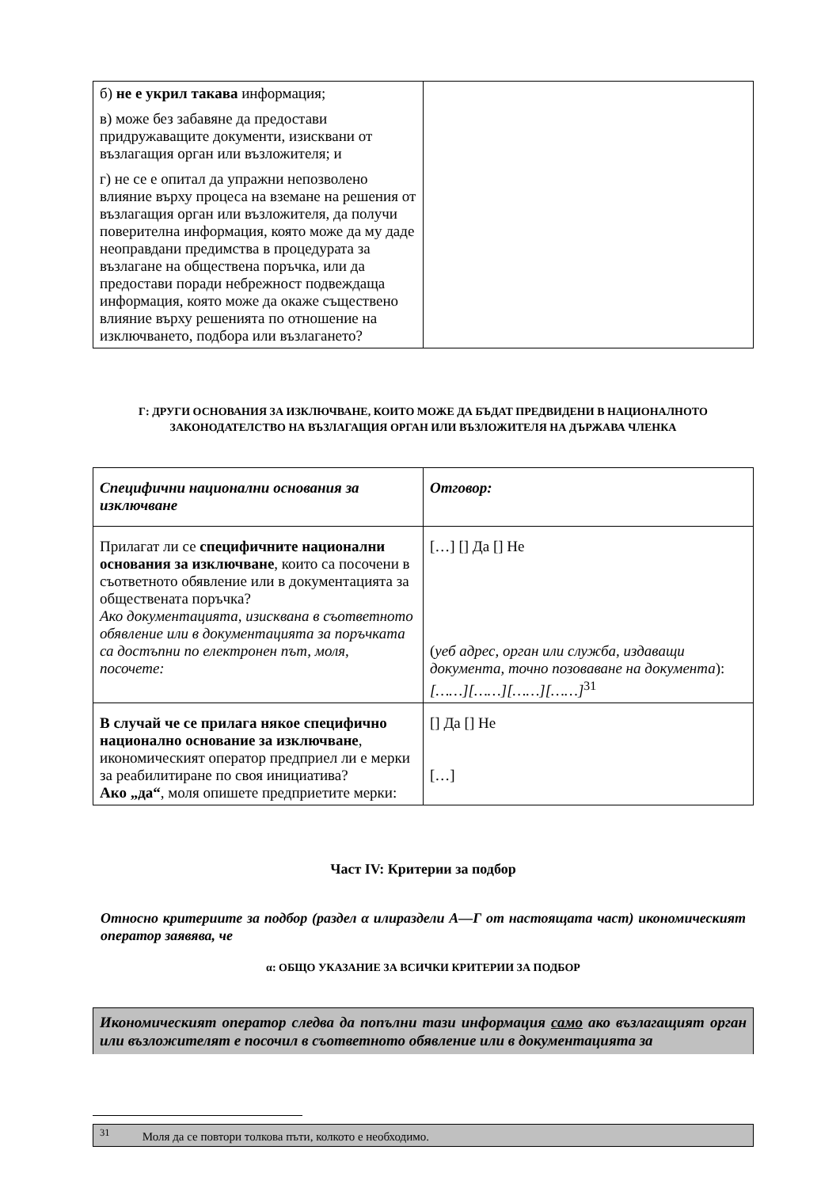| б) не е укрил такава информация; в) може без забавяне да предостави придружаващите документи, изисквани от възлагащия орган или възложителя; и г) не се е опитал да упражни непозволено влияние върху процеса на вземане на решения от възлагащия орган или възложителя, да получи поверителна информация, която може да му даде неоправдани предимства в процедурата за възлагане на обществена поръчка, или да предостави поради небрежност подвеждаща информация, която може да окаже съществено влияние върху решенията по отношение на изключването, подбора или възлагането? | |
Г: ДРУГИ ОСНОВАНИЯ ЗА ИЗКЛЮЧВАНЕ, КОИТО МОЖЕ ДА БЪДАТ ПРЕДВИДЕНИ В НАЦИОНАЛНОТО ЗАКОНОДАТЕЛСТВО НА ВЪЗЛАГАЩИЯ ОРГАН ИЛИ ВЪЗЛОЖИТЕЛЯ НА ДЪРЖАВА ЧЛЕНКА
| Специфични национални основания за изключване | Отговор: |
| Прилагат ли се специфичните национални основания за изключване , които са посочени в съответното обявление или в документацията за обществената поръчка? Ако документацията, изисквана в съответното обявление или в документацията за поръчката са достъпни по електронен път, моля, посочете: | […] [] Да [] Не ( уеб адрес, орган или служба, издаващи документа, точно позоваване на документа ): [……][……][……][……]<sup>31</sup> |
| В случай че се прилага някое специфично национално основание за изключване , икономическият оператор предприел ли е мерки за реабилитиране по своя инициатива? Ако „да“ , моля опишете предприетите мерки: | [] Да [] Не […] |
Част IV: Критерии за подбор
Относно критериите за подбор (раздел α илираздели А—Г от настоящата част) икономическият оператор заявява, че
α: ОБЩО УКАЗАНИЕ ЗА ВСИЧКИ КРИТЕРИИ ЗА ПОДБОР
Икономическият оператор следва да попълни тази информация само ако възлагащият орган или възложителят е посочил в съответното обявление или в документацията за
<sup>31</sup> Моля да се повтори толкова пъти, колкото е необходимо.